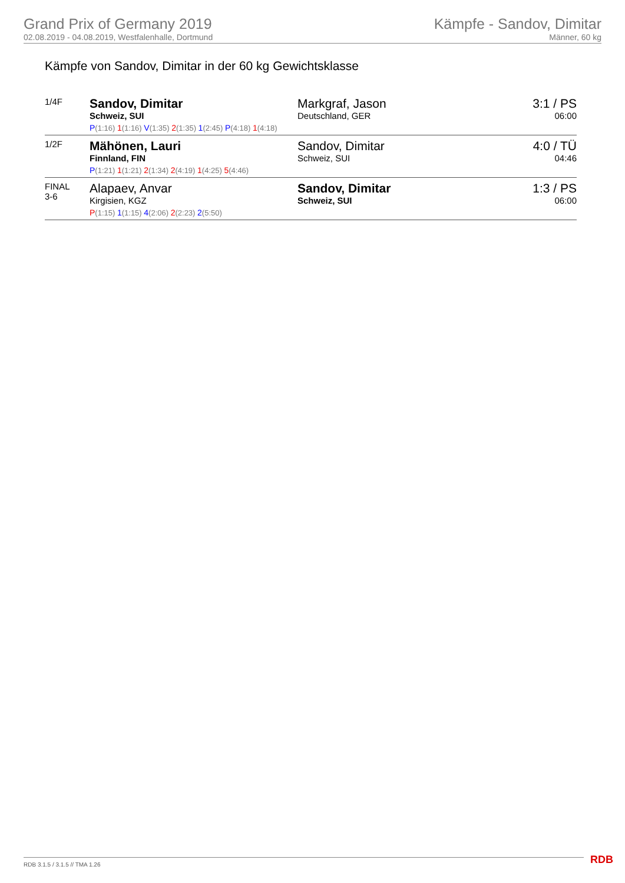Grand Prix of Germany 2019
02.08.2019 - 04.08.2019, Westfalenhalle, Dortmund
Kämpfe - Sandov, Dimitar
Männer, 60 kg
Kämpfe von Sandov, Dimitar in der 60 kg Gewichtsklasse
| 1/4F | Sandov, Dimitar Schweiz, SUI | Markgraf, Jason Deutschland, GER | 3:1 / PS 06:00 |
| | P (1:16) 1 (1:16) V (1:35) 2 (1:35) 1 (2:45) P (4:18) 1 (4:18) | | |
| 1/2F | Mähönen, Lauri Finnland, FIN | Sandov, Dimitar Schweiz, SUI | 4:0 / TÜ 04:46 |
| | P (1:21) 1 (1:21) 2 (1:34) 2 (4:19) 1 (4:25) 5 (4:46) | | |
| FINAL 3-6 | Alapaev, Anvar Kirgisien, KGZ | Sandov, Dimitar Schweiz, SUI | 1:3 / PS 06:00 |
| | P (1:15) 1 (1:15) 4 (2:06) 2 (2:23) 2 (5:50) | | |
RDB 3.1.5 / 3.1.5 // TMA 1.26 RDB